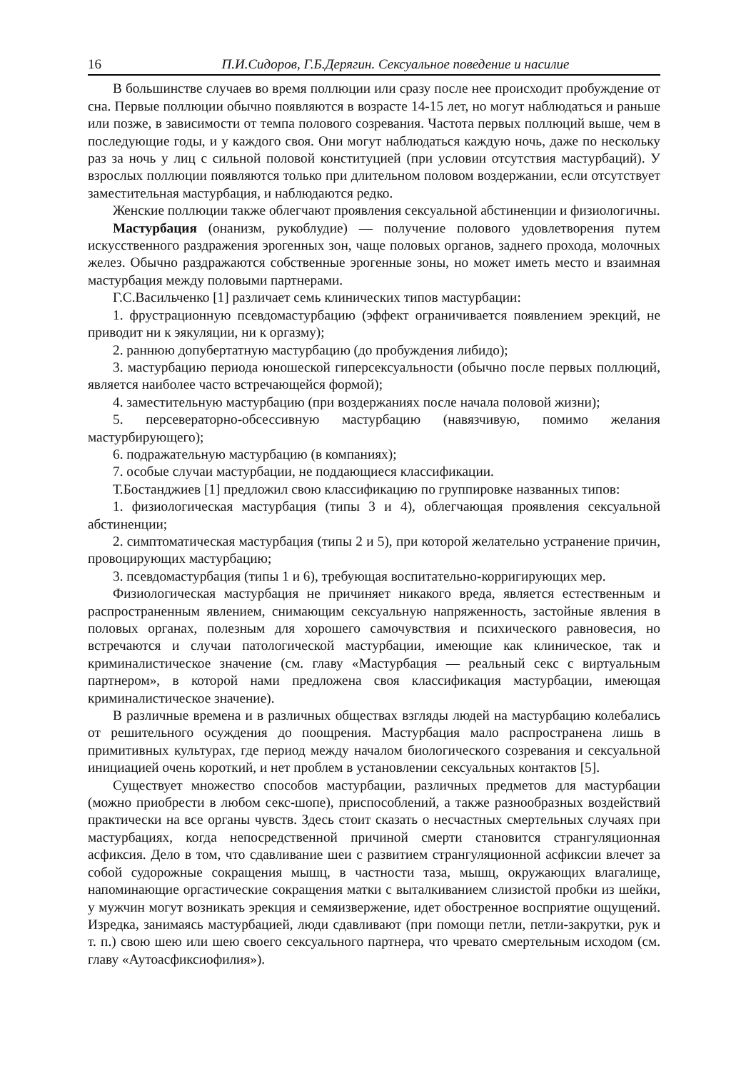16 П.И.Сидоров, Г.Б.Дерягин. Сексуальное поведение и насилие
В большинстве случаев во время поллюции или сразу после нее происходит пробуждение от сна. Первые поллюции обычно появляются в возрасте 14-15 лет, но могут наблюдаться и раньше или позже, в зависимости от темпа полового созревания. Частота первых поллюций выше, чем в последующие годы, и у каждого своя. Они могут наблюдаться каждую ночь, даже по нескольку раз за ночь у лиц с сильной половой конституцией (при условии отсутствия мастурбаций). У взрослых поллюции появляются только при длительном половом воздержании, если отсутствует заместительная мастурбация, и наблюдаются редко.
Женские поллюции также облегчают проявления сексуальной абстиненции и физиологичны.
Мастурбация (онанизм, рукоблудие) — получение полового удовлетворения путем искусственного раздражения эрогенных зон, чаще половых органов, заднего прохода, молочных желез. Обычно раздражаются собственные эрогенные зоны, но может иметь место и взаимная мастурбация между половыми партнерами.
Г.С.Васильченко [1] различает семь клинических типов мастурбации:
1. фрустрационную псевдомастурбацию (эффект ограничивается появлением эрекций, не приводит ни к эякуляции, ни к оргазму);
2. раннюю допубертатную мастурбацию (до пробуждения либидо);
3. мастурбацию периода юношеской гиперсексуальности (обычно после первых поллюций, является наиболее часто встречающейся формой);
4. заместительную мастурбацию (при воздержаниях после начала половой жизни);
5. персевераторно-обсессивную мастурбацию (навязчивую, помимо желания мастурбирующего);
6. подражательную мастурбацию (в компаниях);
7. особые случаи мастурбации, не поддающиеся классификации.
Т.Бостанджиев [1] предложил свою классификацию по группировке названных типов:
1. физиологическая мастурбация (типы 3 и 4), облегчающая проявления сексуальной абстиненции;
2. симптоматическая мастурбация (типы 2 и 5), при которой желательно устранение причин, провоцирующих мастурбацию;
3. псевдомастурбация (типы 1 и 6), требующая воспитательно-корригирующих мер.
Физиологическая мастурбация не причиняет никакого вреда, является естественным и распространенным явлением, снимающим сексуальную напряженность, застойные явления в половых органах, полезным для хорошего самочувствия и психического равновесия, но встречаются и случаи патологической мастурбации, имеющие как клиническое, так и криминалистическое значение (см. главу «Мастурбация — реальный секс с виртуальным партнером», в которой нами предложена своя классификация мастурбации, имеющая криминалистическое значение).
В различные времена и в различных обществах взгляды людей на мастурбацию колебались от решительного осуждения до поощрения. Мастурбация мало распространена лишь в примитивных культурах, где период между началом биологического созревания и сексуальной инициацией очень короткий, и нет проблем в установлении сексуальных контактов [5].
Существует множество способов мастурбации, различных предметов для мастурбации (можно приобрести в любом секс-шопе), приспособлений, а также разнообразных воздействий практически на все органы чувств. Здесь стоит сказать о несчастных смертельных случаях при мастурбациях, когда непосредственной причиной смерти становится странгуляционная асфиксия. Дело в том, что сдавливание шеи с развитием странгуляционной асфиксии влечет за собой судорожные сокращения мышц, в частности таза, мышц, окружающих влагалище, напоминающие оргастические сокращения матки с выталкиванием слизистой пробки из шейки, у мужчин могут возникать эрекция и семяизвержение, идет обостренное восприятие ощущений. Изредка, занимаясь мастурбацией, люди сдавливают (при помощи петли, петли-закрутки, рук и т. п.) свою шею или шею своего сексуального партнера, что чревато смертельным исходом (см. главу «Аутоасфиксиофилия»).